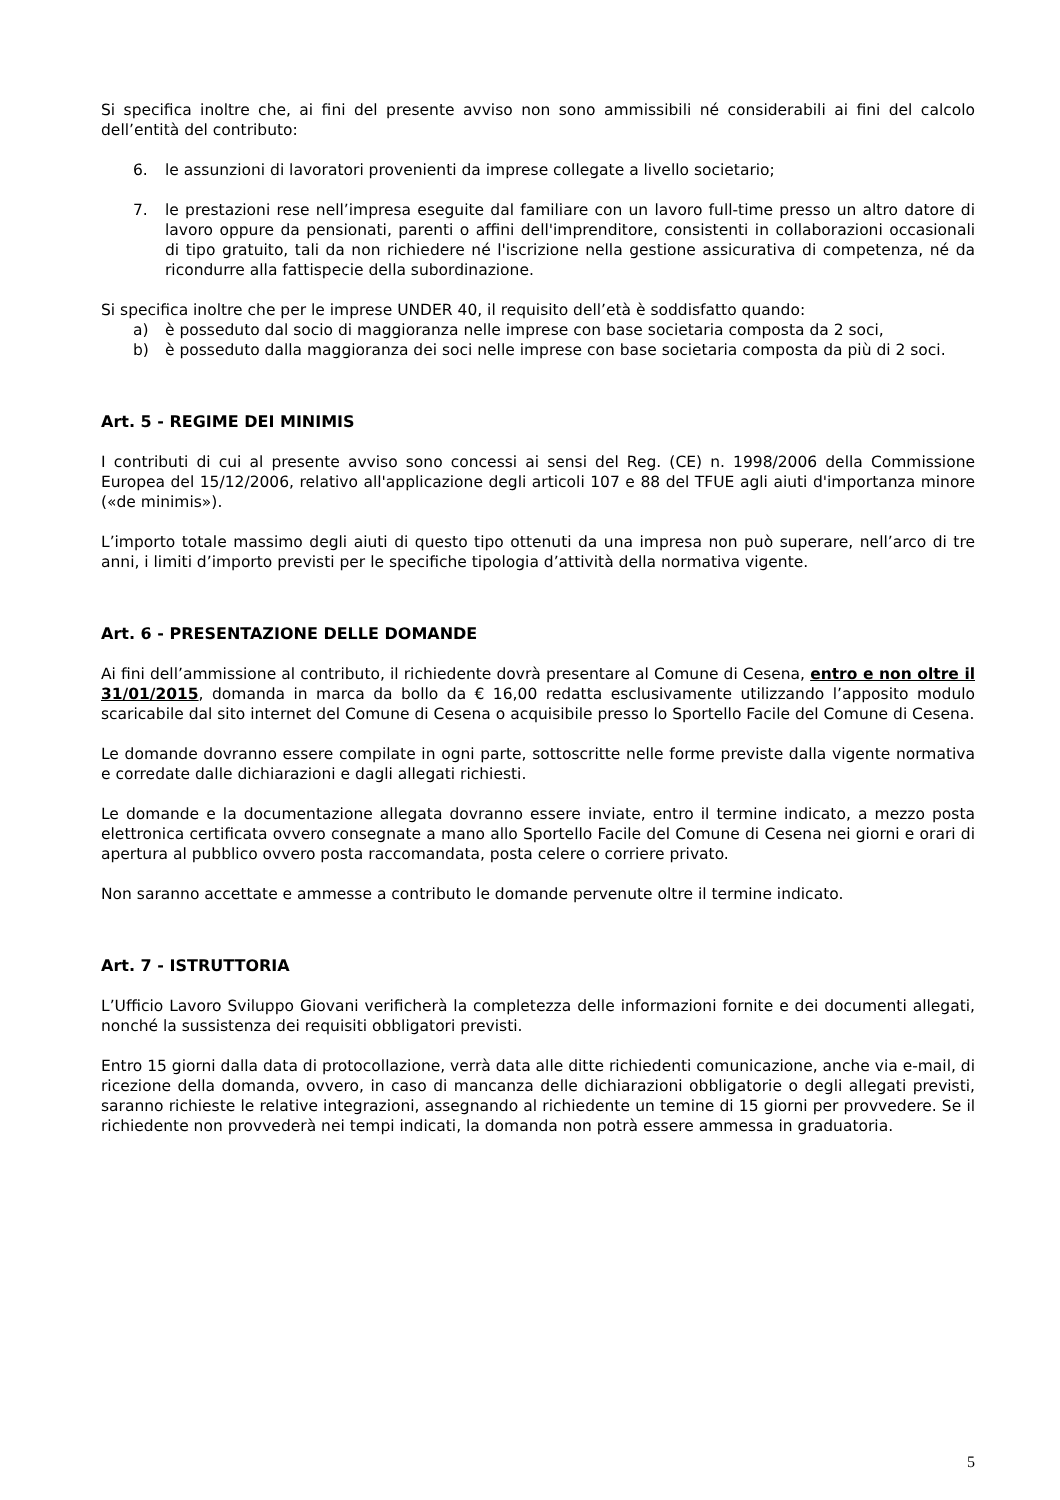Si specifica inoltre che, ai fini del presente avviso non sono ammissibili né considerabili ai fini del calcolo dell’entità del contributo:
6. le assunzioni di lavoratori provenienti da imprese collegate a livello societario;
7. le prestazioni rese nell’impresa eseguite dal familiare con un lavoro full-time presso un altro datore di lavoro oppure da pensionati, parenti o affini dell'imprenditore, consistenti in collaborazioni occasionali di tipo gratuito, tali da non richiedere né l'iscrizione nella gestione assicurativa di competenza, né da ricondurre alla fattispecie della subordinazione.
Si specifica inoltre che per le imprese UNDER 40, il requisito dell’età è soddisfatto quando:
a) è posseduto dal socio di maggioranza nelle imprese con base societaria composta da 2 soci,
b) è posseduto dalla maggioranza dei soci nelle imprese con base societaria composta da più di 2 soci.
Art. 5 - REGIME DEI MINIMIS
I contributi di cui al presente avviso sono concessi ai sensi del Reg. (CE) n. 1998/2006 della Commissione Europea del 15/12/2006, relativo all'applicazione degli articoli 107 e 88 del TFUE agli aiuti d'importanza minore («de minimis»).
L’importo totale massimo degli aiuti di questo tipo ottenuti da una impresa non può superare, nell’arco di tre anni, i limiti d’importo previsti per le specifiche tipologia d’attività della normativa vigente.
Art. 6 - PRESENTAZIONE DELLE DOMANDE
Ai fini dell’ammissione al contributo, il richiedente dovrà presentare al Comune di Cesena, entro e non oltre il 31/01/2015, domanda in marca da bollo da € 16,00 redatta esclusivamente utilizzando l’apposito modulo scaricabile dal sito internet del Comune di Cesena o acquisibile presso lo Sportello Facile del Comune di Cesena.
Le domande dovranno essere compilate in ogni parte, sottoscritte nelle forme previste dalla vigente normativa e corredate dalle dichiarazioni e dagli allegati richiesti.
Le domande e la documentazione allegata dovranno essere inviate, entro il termine indicato, a mezzo posta elettronica certificata ovvero consegnate a mano allo Sportello Facile del Comune di Cesena nei giorni e orari di apertura al pubblico ovvero posta raccomandata, posta celere o corriere privato.
Non saranno accettate e ammesse a contributo le domande pervenute oltre il termine indicato.
Art. 7 - ISTRUTTORIA
L’Ufficio Lavoro Sviluppo Giovani verificherà la completezza delle informazioni fornite e dei documenti allegati, nonché la sussistenza dei requisiti obbligatori previsti.
Entro 15 giorni dalla data di protocollazione, verrà data alle ditte richiedenti comunicazione, anche via e-mail, di ricezione della domanda, ovvero, in caso di mancanza delle dichiarazioni obbligatorie o degli allegati previsti, saranno richieste le relative integrazioni, assegnando al richiedente un temine di 15 giorni per provvedere. Se il richiedente non provvederà nei tempi indicati, la domanda non potrà essere ammessa in graduatoria.
5